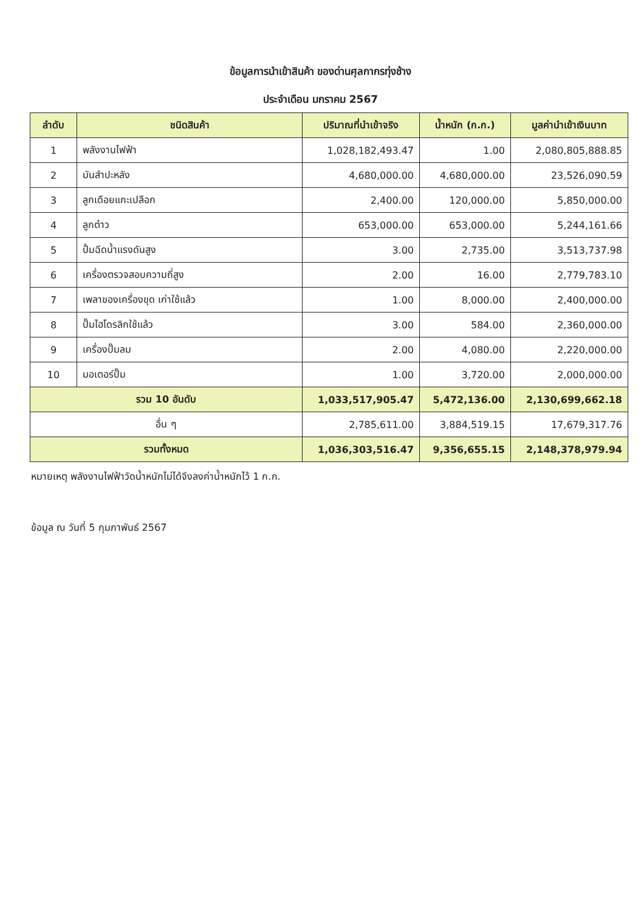ข้อมูลการนำเข้าสินค้า ของด่านศุลกากรทุ่งช้าง
ประจำเดือน มกราคม 2567
| ลำดับ | ชนิดสินค้า | ปริมาณที่นำเข้าจริง | น้ำหนัก (ก.ก.) | มูลค่านำเข้าเงินบาท |
| --- | --- | --- | --- | --- |
| 1 | พลังงานไฟฟ้า | 1,028,182,493.47 | 1.00 | 2,080,805,888.85 |
| 2 | มันสำปะหลัง | 4,680,000.00 | 4,680,000.00 | 23,526,090.59 |
| 3 | ลูกเดือยแกะเปลือก | 2,400.00 | 120,000.00 | 5,850,000.00 |
| 4 | ลูกต๋าว | 653,000.00 | 653,000.00 | 5,244,161.66 |
| 5 | ปั้มฉีดน้ำแรงดันสูง | 3.00 | 2,735.00 | 3,513,737.98 |
| 6 | เครื่องตรวจสอบความถี่สูง | 2.00 | 16.00 | 2,779,783.10 |
| 7 | เพลาของเครื่องขุด เก่าใช้แล้ว | 1.00 | 8,000.00 | 2,400,000.00 |
| 8 | ปั๊มไฮโดรลิกใช้แล้ว | 3.00 | 584.00 | 2,360,000.00 |
| 9 | เครื่องปั๊มลม | 2.00 | 4,080.00 | 2,220,000.00 |
| 10 | มอเตอร์ปั๊ม | 1.00 | 3,720.00 | 2,000,000.00 |
| รวม 10 อันดับ | | 1,033,517,905.47 | 5,472,136.00 | 2,130,699,662.18 |
| อื่น ๆ | | 2,785,611.00 | 3,884,519.15 | 17,679,317.76 |
| รวมทั้งหมด | | 1,036,303,516.47 | 9,356,655.15 | 2,148,378,979.94 |
หมายเหตุ พลังงานไฟฟ้าวัดน้ำหนักไม่ได้จึงลงค่าน้ำหนักไว้ 1 ก.ก.
ข้อมูล ณ วันที่ 5 กุมภาพันธ์ 2567